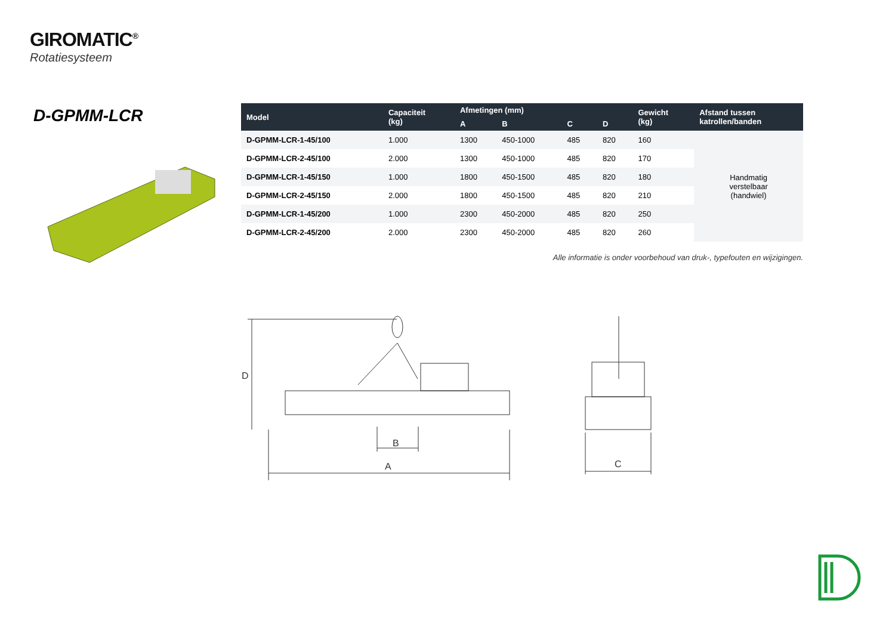GIROMATIC<sup>®</sup>
Rotatiesysteem
D-GPMM-LCR
| Model | Capaciteit (kg) | Afmetingen (mm) | | | | Gewicht (kg) | Afstand tussen katrollen/banden |
| --- | --- | --- | --- | --- | --- | --- | --- |
| | | A | B | C | D | | |
| D-GPMM-LCR-1-45/100 | 1.000 | 1300 | 450-1000 | 485 | 820 | 160 | Handmatig verstelbaar (handwiel) |
| D-GPMM-LCR-2-45/100 | 2.000 | 1300 | 450-1000 | 485 | 820 | 170 | |
| D-GPMM-LCR-1-45/150 | 1.000 | 1800 | 450-1500 | 485 | 820 | 180 | |
| D-GPMM-LCR-2-45/150 | 2.000 | 1800 | 450-1500 | 485 | 820 | 210 | |
| D-GPMM-LCR-1-45/200 | 1.000 | 2300 | 450-2000 | 485 | 820 | 250 | |
| D-GPMM-LCR-2-45/200 | 2.000 | 2300 | 450-2000 | 485 | 820 | 260 | |
Alle informatie is onder voorbehoud van druk-, typefouten en wijzigingen.
D
B
A
C